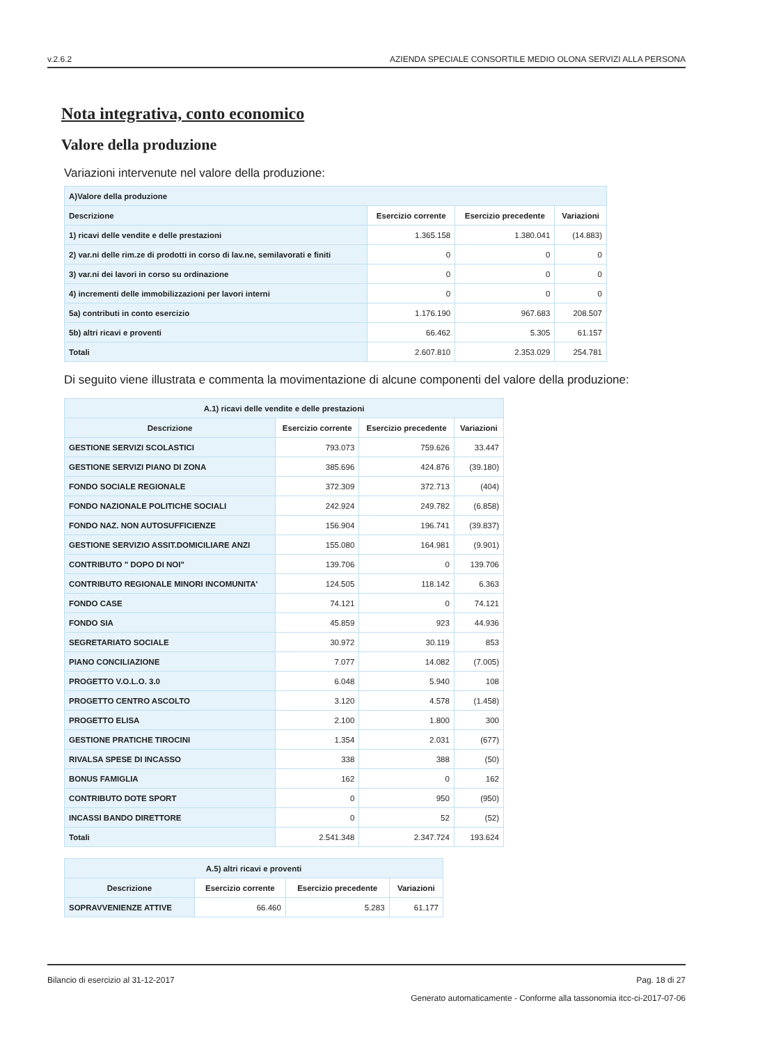v.2.6.2 AZIENDA SPECIALE CONSORTILE MEDIO OLONA SERVIZI ALLA PERSONA
Nota integrativa, conto economico
Valore della produzione
Variazioni intervenute nel valore della produzione:
| A)Valore della produzione | | | |
| --- | --- | --- | --- |
| Descrizione | Esercizio corrente | Esercizio precedente | Variazioni |
| 1) ricavi delle vendite e delle prestazioni | 1.365.158 | 1.380.041 | (14.883) |
| 2) var.ni delle rim.ze di prodotti in corso di lav.ne, semilavorati e finiti | 0 | 0 | 0 |
| 3) var.ni dei lavori in corso su ordinazione | 0 | 0 | 0 |
| 4) incrementi delle immobilizzazioni per lavori interni | 0 | 0 | 0 |
| 5a) contributi in conto esercizio | 1.176.190 | 967.683 | 208.507 |
| 5b) altri ricavi e proventi | 66.462 | 5.305 | 61.157 |
| Totali | 2.607.810 | 2.353.029 | 254.781 |
Di seguito viene illustrata e commenta la movimentazione di alcune componenti del valore della produzione:
| A.1) ricavi delle vendite e delle prestazioni | | | |
| --- | --- | --- | --- |
| Descrizione | Esercizio corrente | Esercizio precedente | Variazioni |
| GESTIONE SERVIZI SCOLASTICI | 793.073 | 759.626 | 33.447 |
| GESTIONE SERVIZI PIANO DI ZONA | 385.696 | 424.876 | (39.180) |
| FONDO SOCIALE REGIONALE | 372.309 | 372.713 | (404) |
| FONDO NAZIONALE POLITICHE SOCIALI | 242.924 | 249.782 | (6.858) |
| FONDO NAZ. NON AUTOSUFFICIENZE | 156.904 | 196.741 | (39.837) |
| GESTIONE SERVIZIO ASSIT.DOMICILIARE ANZI | 155.080 | 164.981 | (9.901) |
| CONTRIBUTO " DOPO DI NOI" | 139.706 | 0 | 139.706 |
| CONTRIBUTO REGIONALE MINORI INCOMUNITA' | 124.505 | 118.142 | 6.363 |
| FONDO CASE | 74.121 | 0 | 74.121 |
| FONDO SIA | 45.859 | 923 | 44.936 |
| SEGRETARIATO SOCIALE | 30.972 | 30.119 | 853 |
| PIANO CONCILIAZIONE | 7.077 | 14.082 | (7.005) |
| PROGETTO V.O.L.O. 3.0 | 6.048 | 5.940 | 108 |
| PROGETTO CENTRO ASCOLTO | 3.120 | 4.578 | (1.458) |
| PROGETTO ELISA | 2.100 | 1.800 | 300 |
| GESTIONE PRATICHE TIROCINI | 1.354 | 2.031 | (677) |
| RIVALSA SPESE DI INCASSO | 338 | 388 | (50) |
| BONUS FAMIGLIA | 162 | 0 | 162 |
| CONTRIBUTO DOTE SPORT | 0 | 950 | (950) |
| INCASSI BANDO DIRETTORE | 0 | 52 | (52) |
| Totali | 2.541.348 | 2.347.724 | 193.624 |
| A.5) altri ricavi e proventi | | | |
| --- | --- | --- | --- |
| Descrizione | Esercizio corrente | Esercizio precedente | Variazioni |
| SOPRAVVENIENZE ATTIVE | 66.460 | 5.283 | 61.177 |
Bilancio di esercizio al 31-12-2017 Pag. 18 di 27
Generato automaticamente - Conforme alla tassonomia itcc-ci-2017-07-06